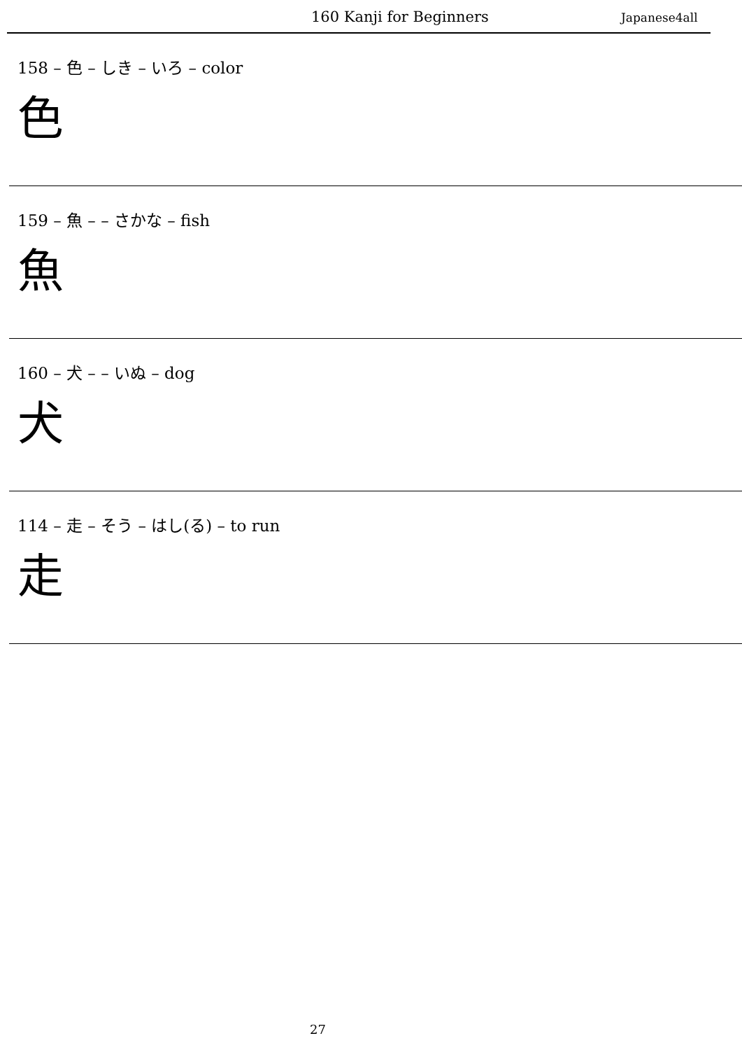160 Kanji for Beginners Japanese4all
158 – 色 – しき – いろ – color
色
159 – 魚 – – さかな – fish
魚
160 – 犬 – – いぬ – dog
犬
114 – 走 – そう – はし(る) – to run
走
27